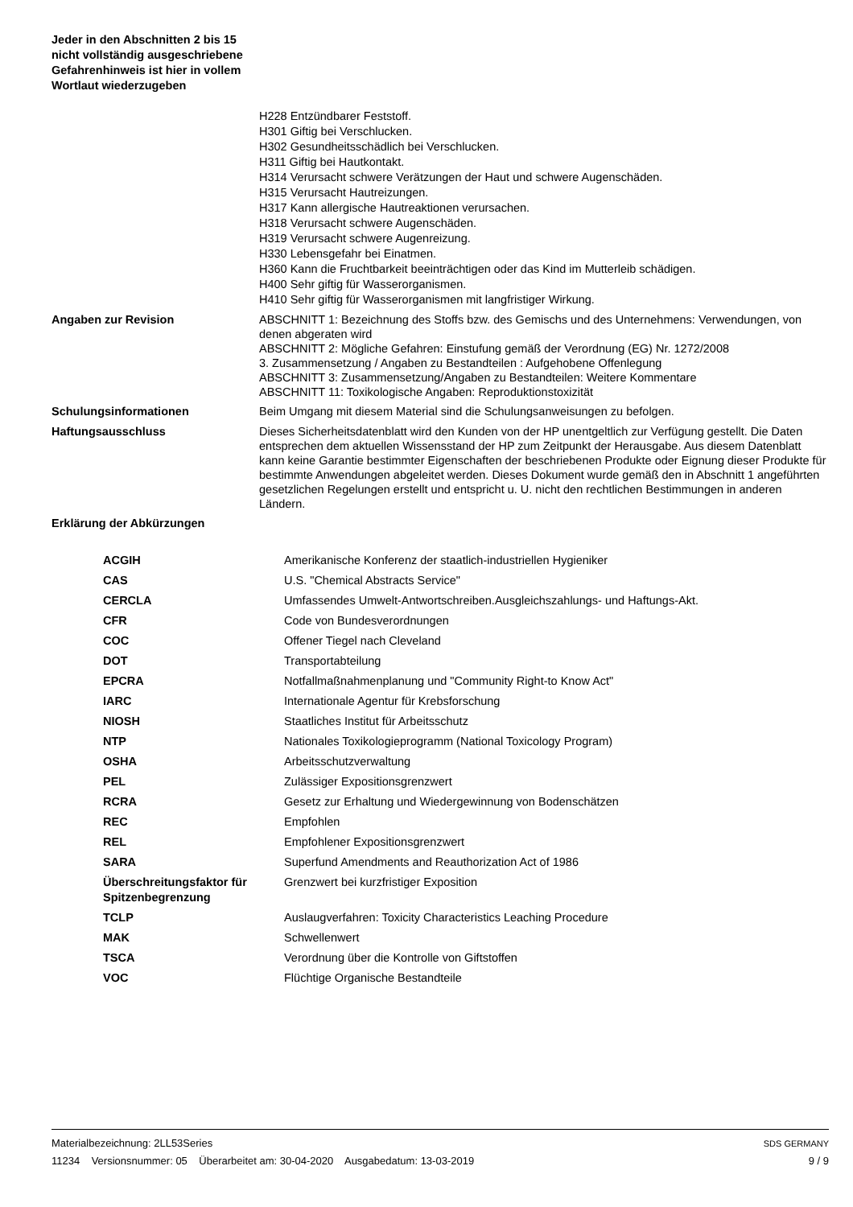Jeder in den Abschnitten 2 bis 15 nicht vollständig ausgeschriebene Gefahrenhinweis ist hier in vollem Wortlaut wiederzugeben
H228 Entzündbarer Feststoff.
H301 Giftig bei Verschlucken.
H302 Gesundheitsschädlich bei Verschlucken.
H311 Giftig bei Hautkontakt.
H314 Verursacht schwere Verätzungen der Haut und schwere Augenschäden.
H315 Verursacht Hautreizungen.
H317 Kann allergische Hautreaktionen verursachen.
H318 Verursacht schwere Augenschäden.
H319 Verursacht schwere Augenreizung.
H330 Lebensgefahr bei Einatmen.
H360 Kann die Fruchtbarkeit beeinträchtigen oder das Kind im Mutterleib schädigen.
H400 Sehr giftig für Wasserorganismen.
H410 Sehr giftig für Wasserorganismen mit langfristiger Wirkung.
Angaben zur Revision
ABSCHNITT 1: Bezeichnung des Stoffs bzw. des Gemischs und des Unternehmens: Verwendungen, von denen abgeraten wird
ABSCHNITT 2: Mögliche Gefahren: Einstufung gemäß der Verordnung (EG) Nr. 1272/2008
3. Zusammensetzung / Angaben zu Bestandteilen : Aufgehobene Offenlegung
ABSCHNITT 3: Zusammensetzung/Angaben zu Bestandteilen: Weitere Kommentare
ABSCHNITT 11: Toxikologische Angaben: Reproduktionstoxizität
Schulungsinformationen Beim Umgang mit diesem Material sind die Schulungsanweisungen zu befolgen.
Haftungsausschluss
Dieses Sicherheitsdatenblatt wird den Kunden von der HP unentgeltlich zur Verfügung gestellt. Die Daten entsprechen dem aktuellen Wissensstand der HP zum Zeitpunkt der Herausgabe. Aus diesem Datenblatt kann keine Garantie bestimmter Eigenschaften der beschriebenen Produkte oder Eignung dieser Produkte für bestimmte Anwendungen abgeleitet werden. Dieses Dokument wurde gemäß den in Abschnitt 1 angeführten gesetzlichen Regelungen erstellt und entspricht u. U. nicht den rechtlichen Bestimmungen in anderen Ländern.
Erklärung der Abkürzungen
| ACGIH | Amerikanische Konferenz der staatlich-industriellen Hygieniker |
| CAS | U.S. "Chemical Abstracts Service" |
| CERCLA | Umfassendes Umwelt-Antwortschreiben.Ausgleichszahlungs- und Haftungs-Akt. |
| CFR | Code von Bundesverordnungen |
| COC | Offener Tiegel nach Cleveland |
| DOT | Transportabteilung |
| EPCRA | Notfallmaßnahmenplanung und "Community Right-to Know Act" |
| IARC | Internationale Agentur für Krebsforschung |
| NIOSH | Staatliches Institut für Arbeitsschutz |
| NTP | Nationales Toxikologieprogramm (National Toxicology Program) |
| OSHA | Arbeitsschutzverwaltung |
| PEL | Zulässiger Expositionsgrenzwert |
| RCRA | Gesetz zur Erhaltung und Wiedergewinnung von Bodenschätzen |
| REC | Empfohlen |
| REL | Empfohlener Expositionsgrenzwert |
| SARA | Superfund Amendments and Reauthorization Act of 1986 |
| Überschreitungsfaktor für Spitzenbegrenzung | Grenzwert bei kurzfristiger Exposition |
| TCLP | Auslaugverfahren: Toxicity Characteristics Leaching Procedure |
| MAK | Schwellenwert |
| TSCA | Verordnung über die Kontrolle von Giftstoffen |
| VOC | Flüchtige Organische Bestandteile |
Materialbezeichnung: 2LL53Series
11234 Versionsnummer: 05 Überarbeitet am: 30-04-2020 Ausgabedatum: 13-03-2019
SDS GERMANY
9 / 9